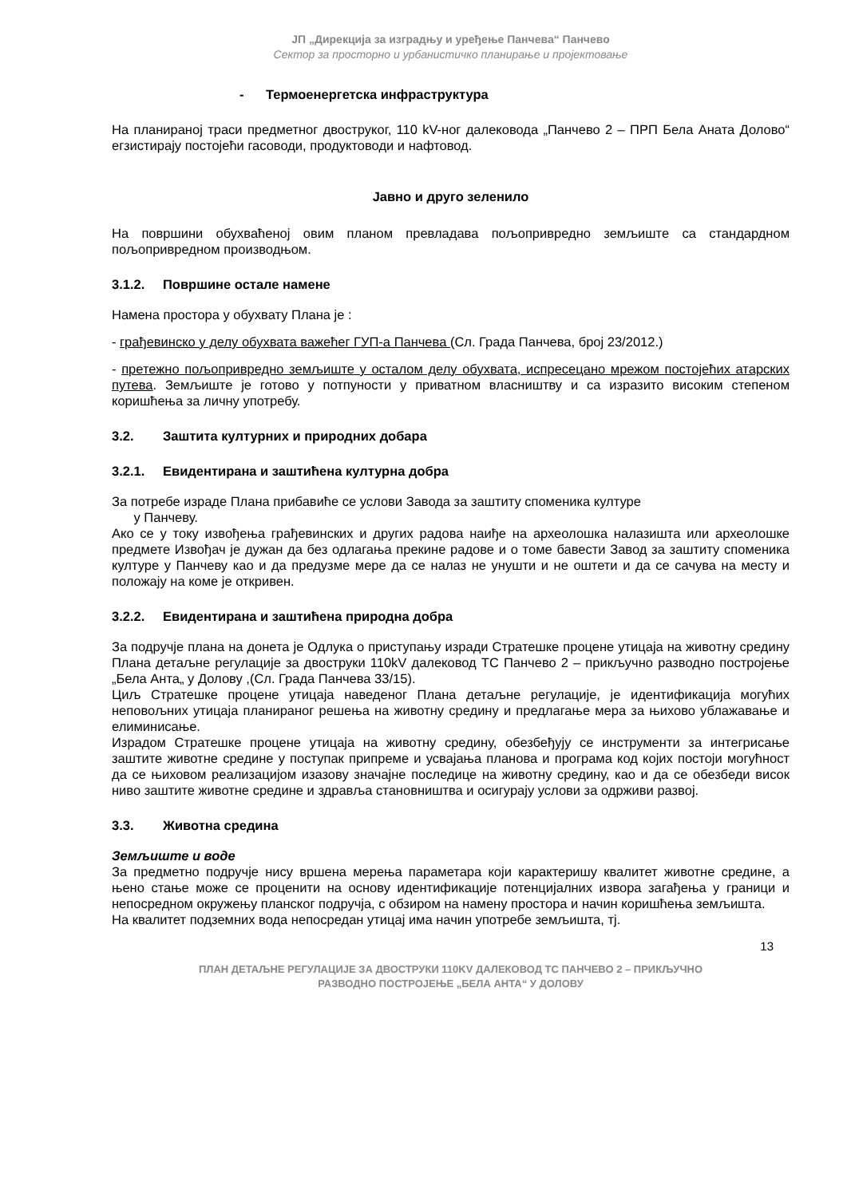ЈП „Дирекција за изградњу и уређење Панчева“ Панчево
Сектор за просторно и урбанистичко планирање и пројектовање
- Термоенергетска инфраструктура
На планираној траси предметног двоструког, 110 kV-ног далековода „Панчево 2 – ПРП Бела Аната Долово“ егзистирају постојећи гасоводи, продуктоводи и нафтовод.
Јавно и друго зеленило
На површини обухваћеној овим планом превладава пољопривредно земљиште са стандардном пољопривредном производњом.
3.1.2. Површине остале намене
Намена простора у обухвату Плана је :
- грађевинско у делу обухвата важећег ГУП-а Панчева (Сл. Града Панчева, број 23/2012.)
- претежно пољопривредно земљиште у осталом делу обухвата, испресецано мрежом постојећих атарских путева. Земљиште је готово у потпуности у приватном власништву и са изразито високим степеном коришћења за личну употребу.
3.2. Заштита културних и природних добара
3.2.1. Евидентирана и заштићена културна добра
За потребе израде Плана прибавиће се услови Завода за заштиту споменика културе
у Панчеву.
Ако се у току извођења грађевинских и других радова наиђе на археолошка налазишта или археолошке предмете Извођач је дужан да без одлагања прекине радове и о томе бавести Завод за заштиту споменика културе у Панчеву као и да предузме мере да се налаз не унушти и не оштети и да се сачува на месту и положају на коме је откривен.
3.2.2. Евидентирана и заштићена природна добра
За подручје плана на донета је Одлука о приступању изради Стратешке процене утицаја на животну средину Плана детаљне регулације за двоструки 110kV далековод ТС Панчево 2 – прикључно разводно постројење „Бела Анта„ у Долову ,(Сл. Града Панчева 33/15).
Циљ Стратешке процене утицаја наведеног Плана детаљне регулације, је идентификација могућих неповољних утицаја планираног решења на животну средину и предлагање мера за њихово ублажавање и елиминисање.
Израдом Стратешке процене утицаја на животну средину, обезбеђују се инструменти за интегрисање заштите животне средине у поступак припреме и усвајања планова и програма код којих постоји могућност да се њиховом реализацијом изазову значајне последице на животну средину, као и да се обезбеди висок ниво заштите животне средине и здравља становништва и осигурају услови за одрживи развој.
3.3. Животна средина
Земљиште и воде
За предметно подручје нису вршена мерења параметара који карактеришу квалитет животне средине, а њено стање може се проценити на основу идентификације потенцијалних извора загађења у граници и непосредном окружењу планског подручја, с обзиром на намену простора и начин коришћења земљишта.
На квалитет подземних вода непосредан утицај има начин употребе земљишта, тј.
13
ПЛАН ДЕТАЉНЕ РЕГУЛАЦИЈЕ ЗА ДВОСТРУКИ 110KV ДАЛЕКОВОД ТС ПАНЧЕВО 2 – ПРИКЉУЧНО
РАЗВОДНО ПОСТРОЈЕЊЕ „БЕЛА АНТА“ У ДОЛОВУ